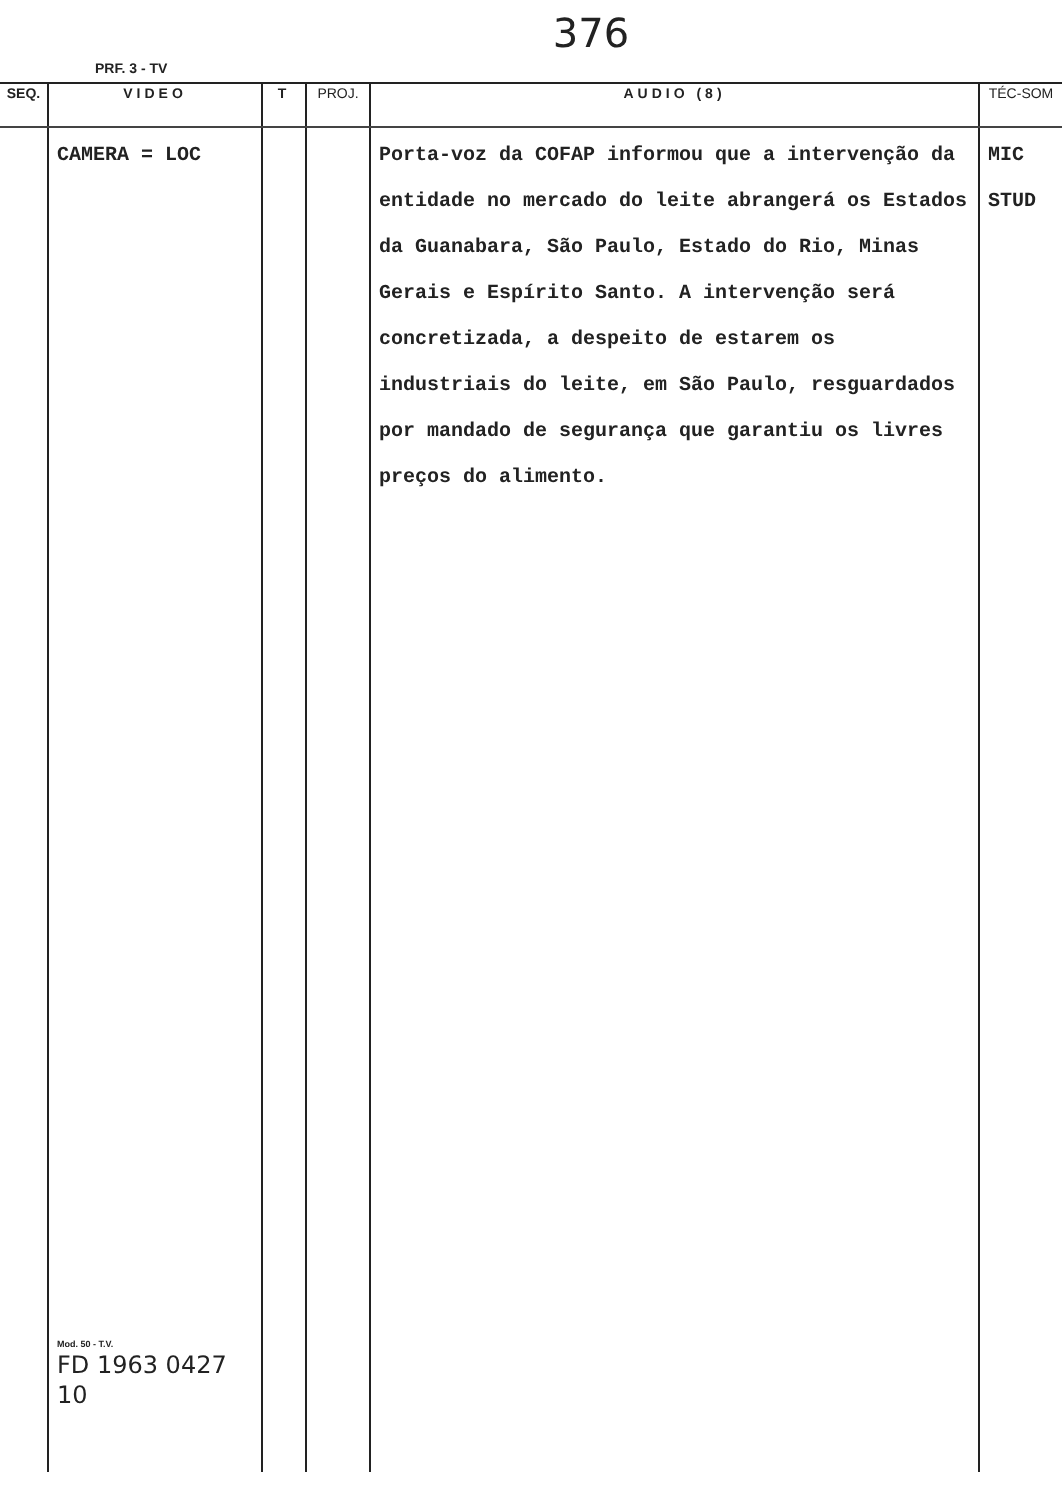376
PRF. 3 - TV
| SEQ. | VIDEO | T | PROJ. | AUDIO (8) | TÉC-SOM |
| --- | --- | --- | --- | --- | --- |
| | CAMERA = LOC Mod. 50 - T.V. FD 1963 0427 10 | | | Porta-voz da COFAP informou que a intervenção da entidade no mercado do leite abrangerá os Estados da Guanabara, São Paulo, Estado do Rio, Minas Gerais e Espírito Santo. A intervenção será concretizada, a despeito de estarem os industriais do leite, em São Paulo, resguardados por mandado de segurança que garantiu os livres preços do alimento. | MIC STUD |